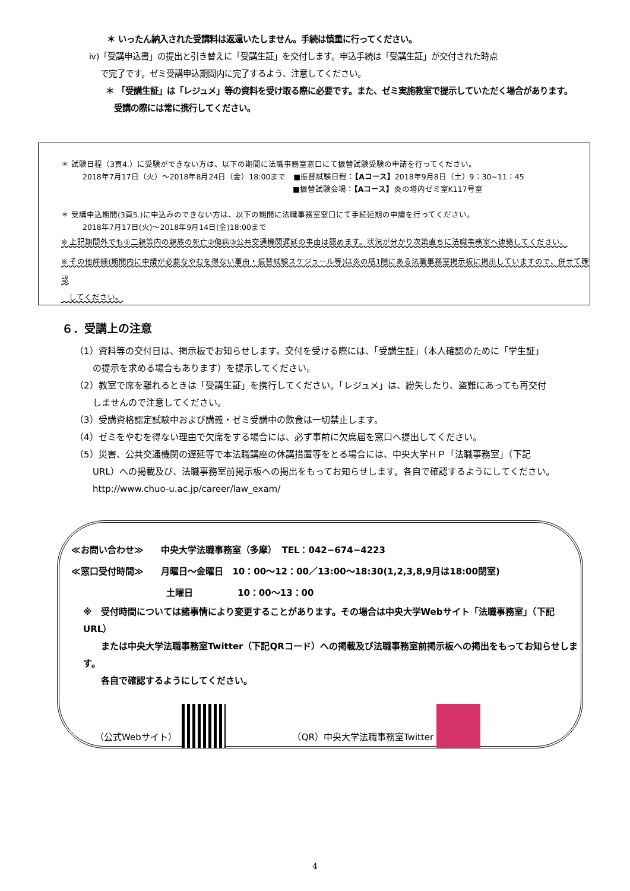＊ いったん納入された受講料は返還いたしません。手続は慎重に行ってください。
ⅳ)「受講申込書」の提出と引き替えに「受講生証」を交付します。申込手続は「受講生証」が交付された時点
　 で完了です。ゼミ受講申込期間内に完了するよう、注意してください。
＊ 「受講生証」は「レジュメ」等の資料を受け取る際に必要です。また、ゼミ実施教室で提示していただく場合があります。
　受講の際には常に携行してください。
＊ 試験日程（3頁4.）に受験ができない方は、以下の期間に法職事務室窓口にて振替試験受験の申請を行ってください。
2018年7月17日（火）～2018年8月24日（金）18:00まで　■振替試験日程：【Aコース】2018年9月8日（土）9：30~11：45
■振替試験会場：【Aコース】炎の塔内ゼミ室K117号室
＊ 受講申込期間(3頁5.)に申込みのできない方は、以下の期間に法職事務室窓口にて手続延期の申請を行ってください。
2018年7月17日(火)～2018年9月14日(金)18:00まで
※ 上記期間外でも①二親等内の親族の死亡②傷病③公共交通機関遅延の事由は認めます。状況が分かり次第直ちに法職事務室へ連絡してください。
※ その他詳細(期間内に申請が必要なやむを得ない事由・振替試験スケジュール等)は炎の塔1階にある法職事務室掲示板に掲出していますので、併せて確認
　してください。
６．受講上の注意
（1）資料等の交付日は、掲示板でお知らせします。交付を受ける際には、「受講生証」（本人確認のために「学生証」
　　の提示を求める場合もあります）を提示してください。
（2）教室で席を離れるときは「受講生証」を携行してください。「レジュメ」は、紛失したり、盗難にあっても再交付
　　しませんので注意してください。
（3）受講資格認定試験中および講義・ゼミ受講中の飲食は一切禁止します。
（4）ゼミをやむを得ない理由で欠席をする場合には、必ず事前に欠席届を窓口へ提出してください。
（5）災害、公共交通機関の遅延等で本法職講座の休講措置等をとる場合には、中央大学ＨＰ「法職事務室」（下記
　　URL）への掲載及び、法職事務室前掲示板への掲出をもってお知らせします。各自で確認するようにしてください。
　　http://www.chuo-u.ac.jp/career/law_exam/
≪お問い合わせ≫　　中央大学法職事務室（多摩）　TEL：042−674−4223
≪窓口受付時間≫　　月曜日～金曜日　10：00～12：00／13:00～18:30(1,2,3,8,9月は18:00閉室)
土曜日　　　　　10：00～13：00
※　受付時間については諸事情により変更することがあります。その場合は中央大学Webサイト「法職事務室」（下記URL）
　　または中央大学法職事務室Twitter（下記QRコード）への掲載及び法職事務室前掲示板への掲出をもってお知らせします。
　　各自で確認するようにしてください。
（公式Webサイト）　　　　　　　　　（QR）中央大学法職事務室Twitter
4